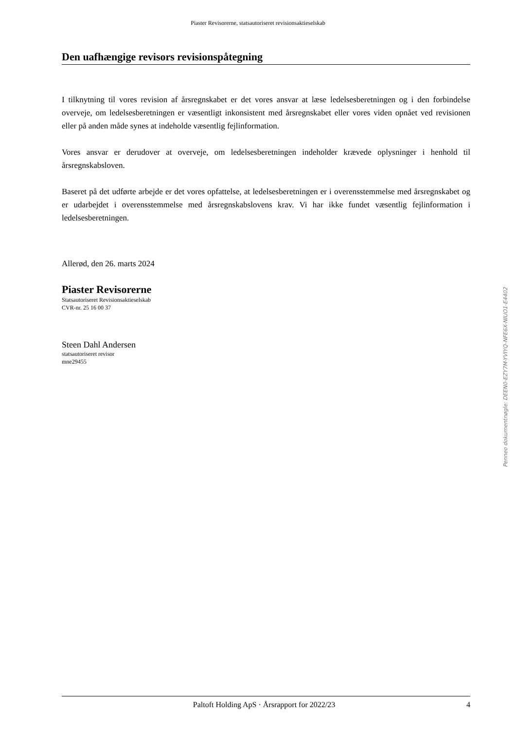Piaster Revisorerne, statsautoriseret revisionsaktieselskab
Den uafhængige revisors revisionspåtegning
I tilknytning til vores revision af årsregnskabet er det vores ansvar at læse ledelsesberetningen og i den forbindelse overveje, om ledelsesberetningen er væsentligt inkonsistent med årsregnskabet eller vores viden opnået ved revisionen eller på anden måde synes at indeholde væsentlig fejlinformation.
Vores ansvar er derudover at overveje, om ledelsesberetningen indeholder krævede oplysninger i henhold til årsregnskabsloven.
Baseret på det udførte arbejde er det vores opfattelse, at ledelsesberetningen er i overensstemmelse med årsregnskabet og er udarbejdet i overensstemmelse med årsregnskabslovens krav. Vi har ikke fundet væsentlig fejlinformation i ledelsesberetningen.
Allerød, den 26. marts 2024
Piaster Revisorerne
Statsautoriseret Revisionsaktieselskab
CVR-nr. 25 16 00 37
Steen Dahl Andersen
statsautoriseret revisor
mne29455
Penneo dokumentnøgle: DEEN0-EZY7M-YVIYQ-NFE6X-NIUO1-E4402
Paltoft Holding ApS · Årsrapport for 2022/23 4